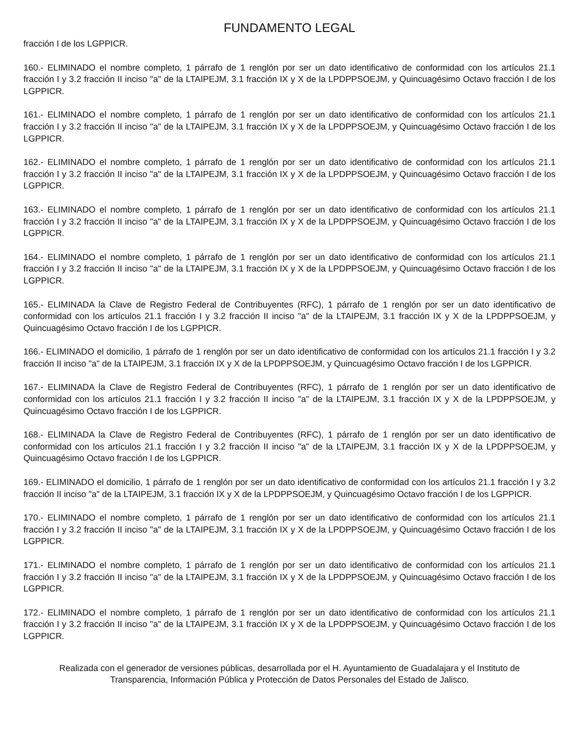FUNDAMENTO LEGAL
fracción I de los LGPPICR.
160.- ELIMINADO el nombre completo, 1 párrafo de 1 renglón por ser un dato identificativo de conformidad con los artículos 21.1 fracción I y 3.2 fracción II inciso "a" de la LTAIPEJM, 3.1 fracción IX y X de la LPDPPSOEJM, y Quincuagésimo Octavo fracción I de los LGPPICR.
161.- ELIMINADO el nombre completo, 1 párrafo de 1 renglón por ser un dato identificativo de conformidad con los artículos 21.1 fracción I y 3.2 fracción II inciso "a" de la LTAIPEJM, 3.1 fracción IX y X de la LPDPPSOEJM, y Quincuagésimo Octavo fracción I de los LGPPICR.
162.- ELIMINADO el nombre completo, 1 párrafo de 1 renglón por ser un dato identificativo de conformidad con los artículos 21.1 fracción I y 3.2 fracción II inciso "a" de la LTAIPEJM, 3.1 fracción IX y X de la LPDPPSOEJM, y Quincuagésimo Octavo fracción I de los LGPPICR.
163.- ELIMINADO el nombre completo, 1 párrafo de 1 renglón por ser un dato identificativo de conformidad con los artículos 21.1 fracción I y 3.2 fracción II inciso "a" de la LTAIPEJM, 3.1 fracción IX y X de la LPDPPSOEJM, y Quincuagésimo Octavo fracción I de los LGPPICR.
164.- ELIMINADO el nombre completo, 1 párrafo de 1 renglón por ser un dato identificativo de conformidad con los artículos 21.1 fracción I y 3.2 fracción II inciso "a" de la LTAIPEJM, 3.1 fracción IX y X de la LPDPPSOEJM, y Quincuagésimo Octavo fracción I de los LGPPICR.
165.- ELIMINADA la Clave de Registro Federal de Contribuyentes (RFC), 1 párrafo de 1 renglón por ser un dato identificativo de conformidad con los artículos 21.1 fracción I y 3.2 fracción II inciso "a" de la LTAIPEJM, 3.1 fracción IX y X de la LPDPPSOEJM, y Quincuagésimo Octavo fracción I de los LGPPICR.
166.- ELIMINADO el domicilio, 1 párrafo de 1 renglón por ser un dato identificativo de conformidad con los artículos 21.1 fracción I y 3.2 fracción II inciso "a" de la LTAIPEJM, 3.1 fracción IX y X de la LPDPPSOEJM, y Quincuagésimo Octavo fracción I de los LGPPICR.
167.- ELIMINADA la Clave de Registro Federal de Contribuyentes (RFC), 1 párrafo de 1 renglón por ser un dato identificativo de conformidad con los artículos 21.1 fracción I y 3.2 fracción II inciso "a" de la LTAIPEJM, 3.1 fracción IX y X de la LPDPPSOEJM, y Quincuagésimo Octavo fracción I de los LGPPICR.
168.- ELIMINADA la Clave de Registro Federal de Contribuyentes (RFC), 1 párrafo de 1 renglón por ser un dato identificativo de conformidad con los artículos 21.1 fracción I y 3.2 fracción II inciso "a" de la LTAIPEJM, 3.1 fracción IX y X de la LPDPPSOEJM, y Quincuagésimo Octavo fracción I de los LGPPICR.
169.- ELIMINADO el domicilio, 1 párrafo de 1 renglón por ser un dato identificativo de conformidad con los artículos 21.1 fracción I y 3.2 fracción II inciso "a" de la LTAIPEJM, 3.1 fracción IX y X de la LPDPPSOEJM, y Quincuagésimo Octavo fracción I de los LGPPICR.
170.- ELIMINADO el nombre completo, 1 párrafo de 1 renglón por ser un dato identificativo de conformidad con los artículos 21.1 fracción I y 3.2 fracción II inciso "a" de la LTAIPEJM, 3.1 fracción IX y X de la LPDPPSOEJM, y Quincuagésimo Octavo fracción I de los LGPPICR.
171.- ELIMINADO el nombre completo, 1 párrafo de 1 renglón por ser un dato identificativo de conformidad con los artículos 21.1 fracción I y 3.2 fracción II inciso "a" de la LTAIPEJM, 3.1 fracción IX y X de la LPDPPSOEJM, y Quincuagésimo Octavo fracción I de los LGPPICR.
172.- ELIMINADO el nombre completo, 1 párrafo de 1 renglón por ser un dato identificativo de conformidad con los artículos 21.1 fracción I y 3.2 fracción II inciso "a" de la LTAIPEJM, 3.1 fracción IX y X de la LPDPPSOEJM, y Quincuagésimo Octavo fracción I de los LGPPICR.
Realizada con el generador de versiones públicas, desarrollada por el H. Ayuntamiento de Guadalajara y el Instituto de Transparencia, Información Pública y Protección de Datos Personales del Estado de Jalisco.